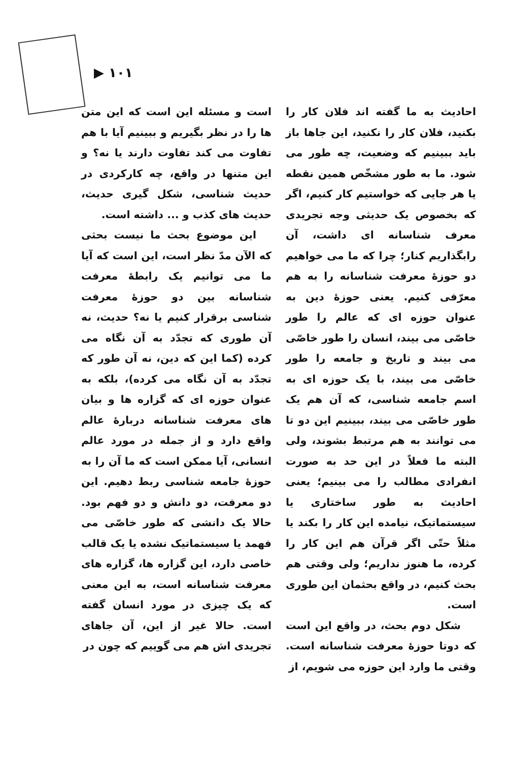▶ ۱۰۱
است و مسئله این است که این متن ها را در نظر بگیریم و ببینیم آیا با هم تفاوت می کند تفاوت دارند یا نه؟ و این متنها در واقع، چه کارکردی در حدیث شناسی، شکل گیری حدیث، حدیث های کذب و ... داشته است.
این موضوع بحث ما نیست بحثی که الآن مدّ نظر است، این است که آیا ما می توانیم یک رابطهٔ معرفت شناسانه بین دو حوزهٔ معرفت شناسی برقرار کنیم یا نه؟ حدیث، نه آن طوری که تجدّد به آن نگاه می کرده (کما این که دین، نه آن طور که تجدّد به آن نگاه می کرده)، بلکه به عنوان حوزه ای که گزاره ها و بیان های معرفت شناسانه دربارهٔ عالم واقع دارد و از جمله در مورد عالم انسانی، آیا ممکن است که ما آن را به حوزهٔ جامعه شناسی ربط دهیم. این دو معرفت، دو دانش و دو فهم بود. حالا یک دانشی که طور خاصّی می فهمد یا سیستماتیک نشده یا یک قالب خاصی دارد، این گزاره ها، گزاره های معرفت شناسانه است، به این معنی که یک چیزی در مورد انسان گفته است. حالا غیر از این، آن جاهای تجریدی اش هم می گوییم که چون در
احادیث به ما گفته اند فلان کار را بکنید، فلان کار را نکنید، این جاها باز باید ببینیم که وضعیت، چه طور می شود. ما به طور مشخّص همین نقطه یا هر جایی که خواستیم کار کنیم، اگر که بخصوص یک حدیثی وجه تجریدی معرف شناسانه ای داشت، آن رابگذاریم کنار؛ چرا که ما می خواهیم دو حوزهٔ معرفت شناسانه را به هم معرّفی کنیم. یعنی حوزهٔ دین به عنوان حوزه ای که عالم را طور خاصّی می بیند، انسان را طور خاصّی می بیند و تاریخ و جامعه را طور خاصّی می بیند، با یک حوزه ای به اسم جامعه شناسی، که آن هم یک طور خاصّی می بیند، ببینیم این دو تا می توانند به هم مرتبط بشوند، ولی البته ما فعلاً در این حد به صورت انفرادی مطالب را می بینیم؛ یعنی احادیث به طور ساختاری یا سیستماتیک، نیامده این کار را بکند یا مثلاً حتّی اگر قرآن هم این کار را کرده، ما هنوز نداریم؛ ولی وقتی هم بحث کنیم، در واقع بحثمان این طوری است.
شکل دوم بحث، در واقع این است که دوتا حوزهٔ معرفت شناسانه است. وقتی ما وارد این حوزه می شویم، از